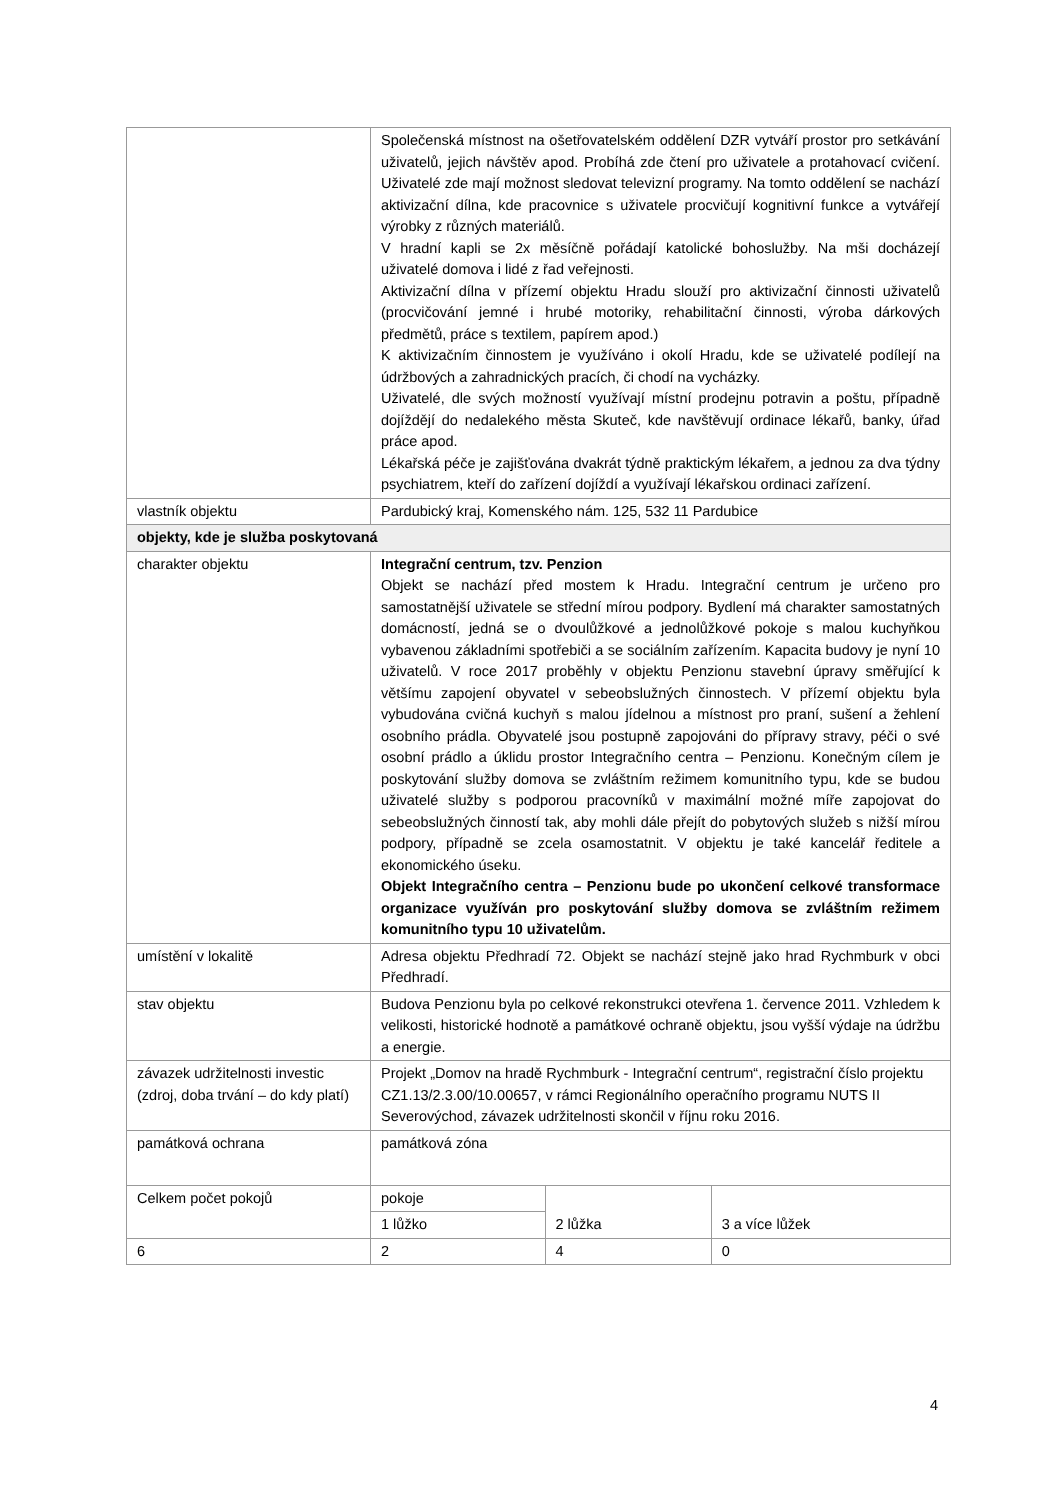| | Společenská místnost na ošetřovatelském oddělení DZR vytváří prostor pro setkávání uživatelů, jejich návštěv apod. Probíhá zde čtení pro uživatele a protahovací cvičení. Uživatelé zde mají možnost sledovat televizní programy. Na tomto oddělení se nachází aktivizační dílna, kde pracovnice s uživatele procvičují kognitivní funkce a vytvářejí výrobky z různých materiálů. V hradní kapli se 2x měsíčně pořádají katolické bohoslužby. Na mši docházejí uživatelé domova i lidé z řad veřejnosti. Aktivizační dílna v přízemí objektu Hradu slouží pro aktivizační činnosti uživatelů (procvičování jemné i hrubé motoriky, rehabilitační činnosti, výroba dárkových předmětů, práce s textilem, papírem apod.) K aktivizačním činnostem je využíváno i okolí Hradu, kde se uživatelé podílejí na údržbových a zahradnických pracích, či chodí na vycházky. Uživatelé, dle svých možností využívají místní prodejnu potravin a poštu, případně dojíždějí do nedalekého města Skuteč, kde navštěvují ordinace lékařů, banky, úřad práce apod. Lékařská péče je zajišťována dvakrát týdně praktickým lékařem, a jednou za dva týdny psychiatrem, kteří do zařízení dojíždí a využívají lékařskou ordinaci zařízení. | | |
| vlastník objektu | Pardubický kraj, Komenského nám. 125, 532 11 Pardubice | | |
| objekty, kde je služba poskytovaná | | | |
| charakter objektu | Integrační centrum, tzv. Penzion Objekt se nachází před mostem k Hradu. Integrační centrum je určeno pro samostatnější uživatele se střední mírou podpory. Bydlení má charakter samostatných domácností, jedná se o dvoulůžkové a jednolůžkové pokoje s malou kuchyňkou vybavenou základními spotřebiči a se sociálním zařízením. Kapacita budovy je nyní 10 uživatelů. V roce 2017 proběhly v objektu Penzionu stavební úpravy směřující k většímu zapojení obyvatel v sebeobslužných činnostech. V přízemí objektu byla vybudována cvičná kuchyň s malou jídelnou a místnost pro praní, sušení a žehlení osobního prádla. Obyvatelé jsou postupně zapojováni do přípravy stravy, péči o své osobní prádlo a úklidu prostor Integračního centra – Penzionu. Konečným cílem je poskytování služby domova se zvláštním režimem komunitního typu, kde se budou uživatelé služby s podporou pracovníků v maximální možné míře zapojovat do sebeobslužných činností tak, aby mohli dále přejít do pobytových služeb s nižší mírou podpory, případně se zcela osamostatnit. V objektu je také kancelář ředitele a ekonomického úseku. Objekt Integračního centra – Penzionu bude po ukončení celkové transformace organizace využíván pro poskytování služby domova se zvláštním režimem komunitního typu 10 uživatelům. | | |
| umístění v lokalitě | Adresa objektu Předhradí 72. Objekt se nachází stejně jako hrad Rychmburk v obci Předhradí. | | |
| stav objektu | Budova Penzionu byla po celkové rekonstrukci otevřena 1. července 2011. Vzhledem k velikosti, historické hodnotě a památkové ochraně objektu, jsou vyšší výdaje na údržbu a energie. | | |
| závazek udržitelnosti investic (zdroj, doba trvání – do kdy platí) | Projekt „Domov na hradě Rychmburk - Integrační centrum“, registrační číslo projektu CZ1.13/2.3.00/10.00657, v rámci Regionálního operačního programu NUTS II Severovýchod, závazek udržitelnosti skončil v říjnu roku 2016. | | |
| památková ochrana | památková zóna | | |
| Celkem počet pokojů | pokoje | | |
| | 1 lůžko | 2 lůžka | 3 a více lůžek |
| 6 | 2 | 4 | 0 |
4